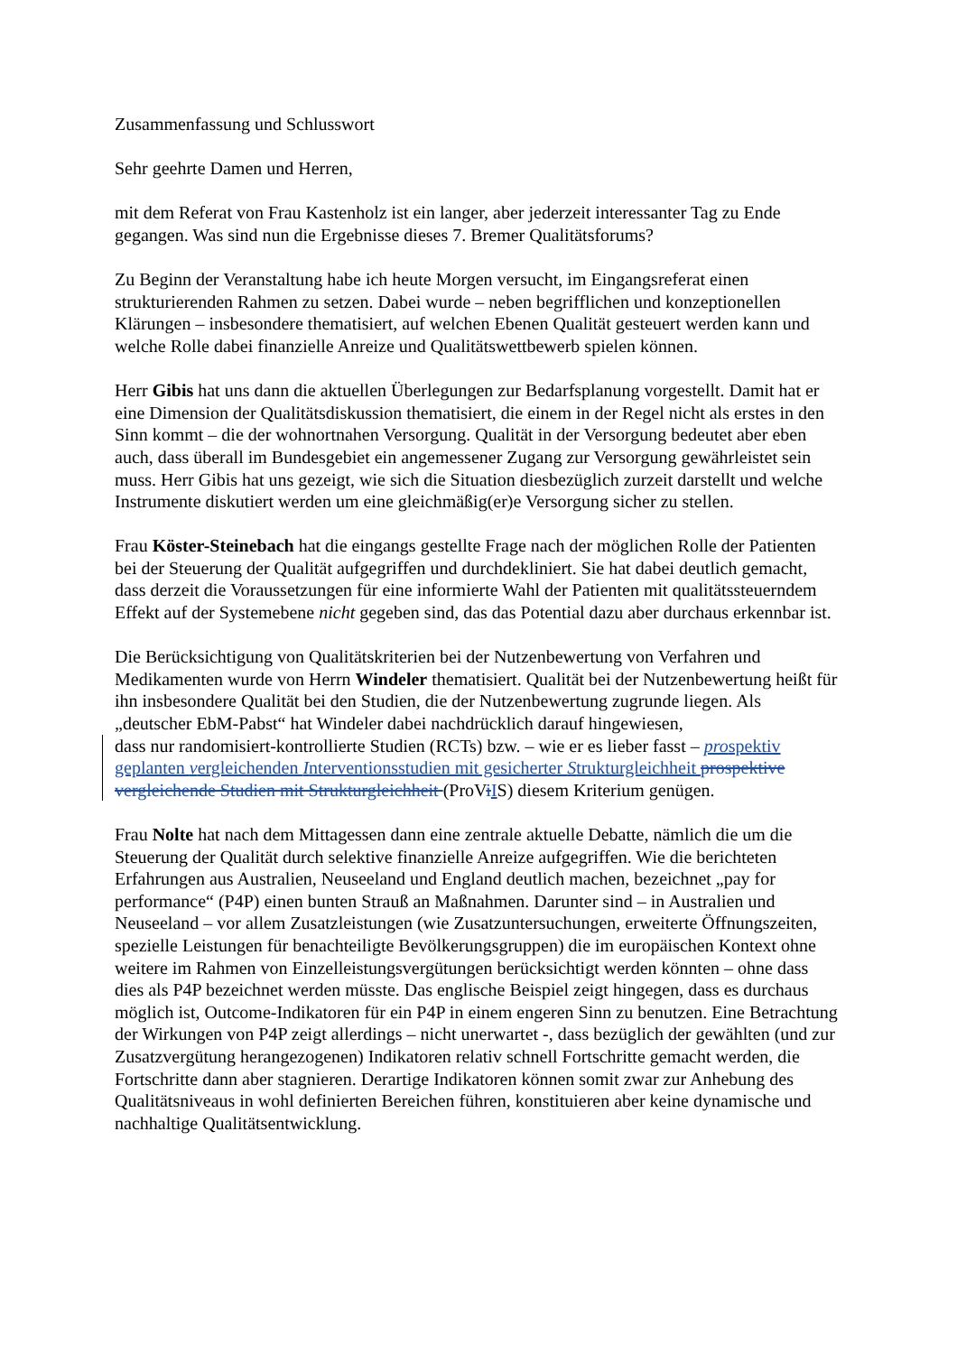Zusammenfassung und Schlusswort
Sehr geehrte Damen und Herren,
mit dem Referat von Frau Kastenholz ist ein langer, aber jederzeit interessanter Tag zu Ende gegangen. Was sind nun die Ergebnisse dieses 7. Bremer Qualitätsforums?
Zu Beginn der Veranstaltung habe ich heute Morgen versucht, im Eingangsreferat einen strukturierenden Rahmen zu setzen. Dabei wurde – neben begrifflichen und konzeptionellen Klärungen – insbesondere thematisiert, auf welchen Ebenen Qualität gesteuert werden kann und welche Rolle dabei finanzielle Anreize und Qualitätswettbewerb spielen können.
Herr Gibis hat uns dann die aktuellen Überlegungen zur Bedarfsplanung vorgestellt. Damit hat er eine Dimension der Qualitätsdiskussion thematisiert, die einem in der Regel nicht als erstes in den Sinn kommt – die der wohnortnahen Versorgung. Qualität in der Versorgung bedeutet aber eben auch, dass überall im Bundesgebiet ein angemessener Zugang zur Versorgung gewährleistet sein muss. Herr Gibis hat uns gezeigt, wie sich die Situation diesbezüglich zurzeit darstellt und welche Instrumente diskutiert werden um eine gleichmäßig(er)e Versorgung sicher zu stellen.
Frau Köster-Steinebach hat die eingangs gestellte Frage nach der möglichen Rolle der Patienten bei der Steuerung der Qualität aufgegriffen und durchdekliniert. Sie hat dabei deutlich gemacht, dass derzeit die Voraussetzungen für eine informierte Wahl der Patienten mit qualitätssteuerndem Effekt auf der Systemebene nicht gegeben sind, das das Potential dazu aber durchaus erkennbar ist.
Die Berücksichtigung von Qualitätskriterien bei der Nutzenbewertung von Verfahren und Medikamenten wurde von Herrn Windeler thematisiert. Qualität bei der Nutzenbewertung heißt für ihn insbesondere Qualität bei den Studien, die der Nutzenbewertung zugrunde liegen. Als „deutscher EbM-Pabst“ hat Windeler dabei nachdrücklich darauf hingewiesen,
dass nur randomisiert-kontrollierte Studien (RCTs) bzw. – wie er es lieber fasst – prospektiv geplanten vergleichenden Interventionsstudien mit gesicherter Strukturgleichheit prospektive vergleichende Studien mit Strukturgleichheit (ProViIS) diesem Kriterium genügen.
Frau Nolte hat nach dem Mittagessen dann eine zentrale aktuelle Debatte, nämlich die um die Steuerung der Qualität durch selektive finanzielle Anreize aufgegriffen. Wie die berichteten Erfahrungen aus Australien, Neuseeland und England deutlich machen, bezeichnet „pay for performance“ (P4P) einen bunten Strauß an Maßnahmen. Darunter sind – in Australien und Neuseeland – vor allem Zusatzleistungen (wie Zusatzuntersuchungen, erweiterte Öffnungszeiten, spezielle Leistungen für benachteiligte Bevölkerungsgruppen) die im europäischen Kontext ohne weitere im Rahmen von Einzelleistungsvergütungen berücksichtigt werden könnten – ohne dass dies als P4P bezeichnet werden müsste. Das englische Beispiel zeigt hingegen, dass es durchaus möglich ist, Outcome-Indikatoren für ein P4P in einem engeren Sinn zu benutzen. Eine Betrachtung der Wirkungen von P4P zeigt allerdings – nicht unerwartet -, dass bezüglich der gewählten (und zur Zusatzvergütung herangezogenen) Indikatoren relativ schnell Fortschritte gemacht werden, die Fortschritte dann aber stagnieren. Derartige Indikatoren können somit zwar zur Anhebung des Qualitätsniveaus in wohl definierten Bereichen führen, konstituieren aber keine dynamische und nachhaltige Qualitätsentwicklung.